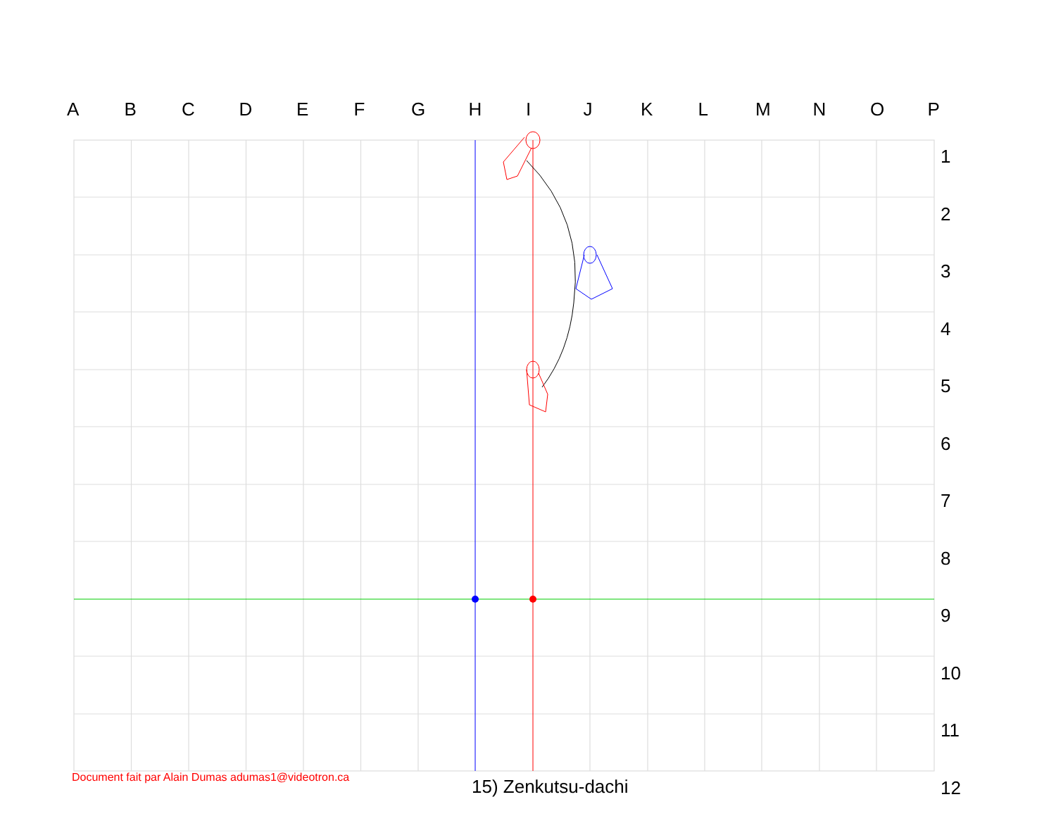ABCDEFGHIJKLMNOP
1
2
3
4
5
6
7
8
9
10
11
12
Document fait par Alain Dumas adumas1@videotron.ca
15) Zenkutsu-dachi